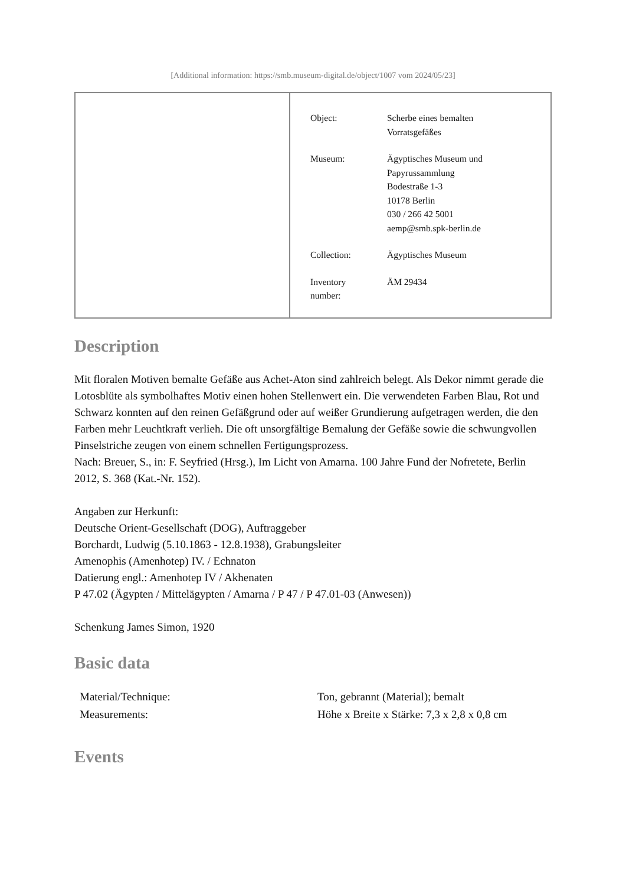[Additional information: https://smb.museum-digital.de/object/1007 vom 2024/05/23]
| Object: | Scherbe eines bemalten Vorratsgefäßes |
| Museum: | Ägyptisches Museum und Papyrussammlung Bodestraße 1-3 10178 Berlin 030 / 266 42 5001 aemp@smb.spk-berlin.de |
| Collection: | Ägyptisches Museum |
| Inventory number: | ÄM 29434 |
Description
Mit floralen Motiven bemalte Gefäße aus Achet-Aton sind zahlreich belegt. Als Dekor nimmt gerade die Lotosblüte als symbolhaftes Motiv einen hohen Stellenwert ein. Die verwendeten Farben Blau, Rot und Schwarz konnten auf den reinen Gefäßgrund oder auf weißer Grundierung aufgetragen werden, die den Farben mehr Leuchtkraft verlieh. Die oft unsorgfältige Bemalung der Gefäße sowie die schwungvollen Pinselstriche zeugen von einem schnellen Fertigungsprozess.
Nach: Breuer, S., in: F. Seyfried (Hrsg.), Im Licht von Amarna. 100 Jahre Fund der Nofretete, Berlin 2012, S. 368 (Kat.-Nr. 152).
Angaben zur Herkunft:
Deutsche Orient-Gesellschaft (DOG), Auftraggeber
Borchardt, Ludwig (5.10.1863 - 12.8.1938), Grabungsleiter
Amenophis (Amenhotep) IV. / Echnaton
Datierung engl.: Amenhotep IV / Akhenaten
P 47.02 (Ägypten / Mittelägypten / Amarna / P 47 / P 47.01-03 (Anwesen))
Schenkung James Simon, 1920
Basic data
| Material/Technique: | Ton, gebrannt (Material); bemalt |
| Measurements: | Höhe x Breite x Stärke: 7,3 x 2,8 x 0,8 cm |
Events